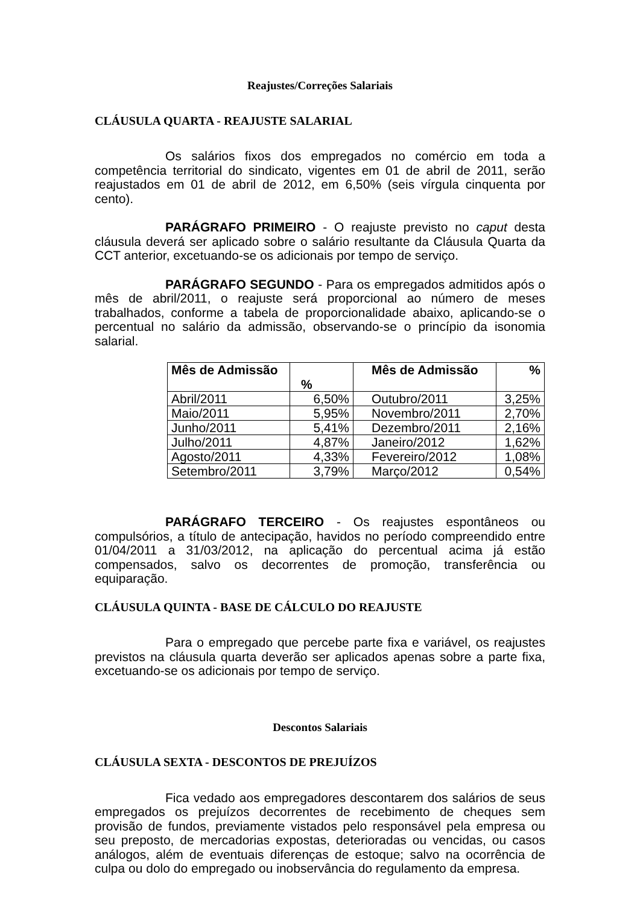Reajustes/Correções Salariais
CLÁUSULA QUARTA - REAJUSTE SALARIAL
Os salários fixos dos empregados no comércio em toda a competência territorial do sindicato, vigentes em 01 de abril de 2011, serão reajustados em 01 de abril de 2012, em 6,50% (seis vírgula cinquenta por cento).
PARÁGRAFO PRIMEIRO - O reajuste previsto no caput desta cláusula deverá ser aplicado sobre o salário resultante da Cláusula Quarta da CCT anterior, excetuando-se os adicionais por tempo de serviço.
PARÁGRAFO SEGUNDO - Para os empregados admitidos após o mês de abril/2011, o reajuste será proporcional ao número de meses trabalhados, conforme a tabela de proporcionalidade abaixo, aplicando-se o percentual no salário da admissão, observando-se o princípio da isonomia salarial.
| Mês de Admissão | % | Mês de Admissão | % |
| --- | --- | --- | --- |
| Abril/2011 | 6,50% | Outubro/2011 | 3,25% |
| Maio/2011 | 5,95% | Novembro/2011 | 2,70% |
| Junho/2011 | 5,41% | Dezembro/2011 | 2,16% |
| Julho/2011 | 4,87% | Janeiro/2012 | 1,62% |
| Agosto/2011 | 4,33% | Fevereiro/2012 | 1,08% |
| Setembro/2011 | 3,79% | Março/2012 | 0,54% |
PARÁGRAFO TERCEIRO - Os reajustes espontâneos ou compulsórios, a título de antecipação, havidos no período compreendido entre 01/04/2011 a 31/03/2012, na aplicação do percentual acima já estão compensados, salvo os decorrentes de promoção, transferência ou equiparação.
CLÁUSULA QUINTA - BASE DE CÁLCULO DO REAJUSTE
Para o empregado que percebe parte fixa e variável, os reajustes previstos na cláusula quarta deverão ser aplicados apenas sobre a parte fixa, excetuando-se os adicionais por tempo de serviço.
Descontos Salariais
CLÁUSULA SEXTA - DESCONTOS DE PREJUÍZOS
Fica vedado aos empregadores descontarem dos salários de seus empregados os prejuízos decorrentes de recebimento de cheques sem provisão de fundos, previamente vistados pelo responsável pela empresa ou seu preposto, de mercadorias expostas, deterioradas ou vencidas, ou casos análogos, além de eventuais diferenças de estoque; salvo na ocorrência de culpa ou dolo do empregado ou inobservância do regulamento da empresa.